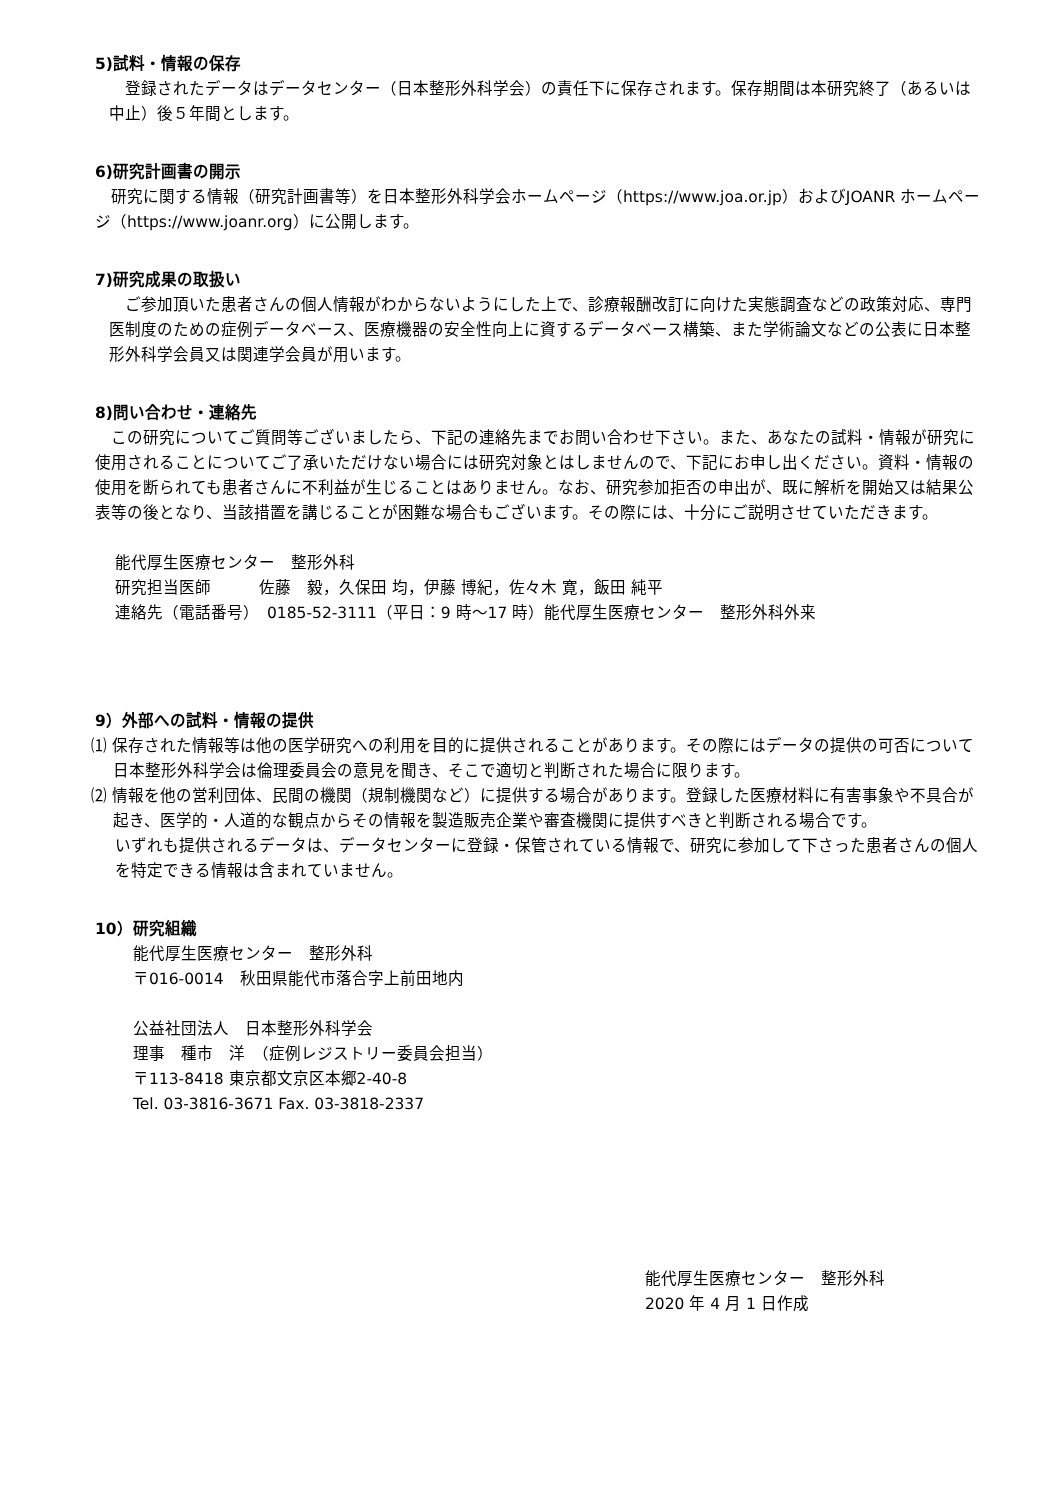5)試料・情報の保存
　登録されたデータはデータセンター（日本整形外科学会）の責任下に保存されます。保存期間は本研究終了（あるいは中止）後５年間とします。
6)研究計画書の開示
　研究に関する情報（研究計画書等）を日本整形外科学会ホームページ（https://www.joa.or.jp）およびJOANR ホームページ（https://www.joanr.org）に公開します。
7)研究成果の取扱い
　ご参加頂いた患者さんの個人情報がわからないようにした上で、診療報酬改訂に向けた実態調査などの政策対応、専門医制度のための症例データベース、医療機器の安全性向上に資するデータベース構築、また学術論文などの公表に日本整形外科学会員又は関連学会員が用います。
8)問い合わせ・連絡先
　この研究についてご質問等ございましたら、下記の連絡先までお問い合わせ下さい。また、あなたの試料・情報が研究に使用されることについてご了承いただけない場合には研究対象とはしませんので、下記にお申し出ください。資料・情報の使用を断られても患者さんに不利益が生じることはありません。なお、研究参加拒否の申出が、既に解析を開始又は結果公表等の後となり、当該措置を講じることが困難な場合もございます。その際には、十分にご説明させていただきます。
能代厚生医療センター　整形外科
研究担当医師　　　佐藤　毅，久保田 均，伊藤 博紀，佐々木 寛，飯田 純平
連絡先（電話番号）　0185-52-3111（平日：9 時～17 時）能代厚生医療センター　整形外科外来
9）外部への試料・情報の提供
⑴ 保存された情報等は他の医学研究への利用を目的に提供されることがあります。その際にはデータの提供の可否について日本整形外科学会は倫理委員会の意見を聞き、そこで適切と判断された場合に限ります。
⑵ 情報を他の営利団体、民間の機関（規制機関など）に提供する場合があります。登録した医療材料に有害事象や不具合が起き、医学的・人道的な観点からその情報を製造販売企業や審査機関に提供すべきと判断される場合です。
いずれも提供されるデータは、データセンターに登録・保管されている情報で、研究に参加して下さった患者さんの個人を特定できる情報は含まれていません。
10）研究組織
能代厚生医療センター　整形外科
〒016-0014　秋田県能代市落合字上前田地内
公益社団法人　日本整形外科学会
理事　種市　洋　（症例レジストリー委員会担当）
〒113-8418 東京都文京区本郷2-40-8
Tel. 03-3816-3671 Fax. 03-3818-2337
能代厚生医療センター　整形外科
2020 年 4 月 1 日作成